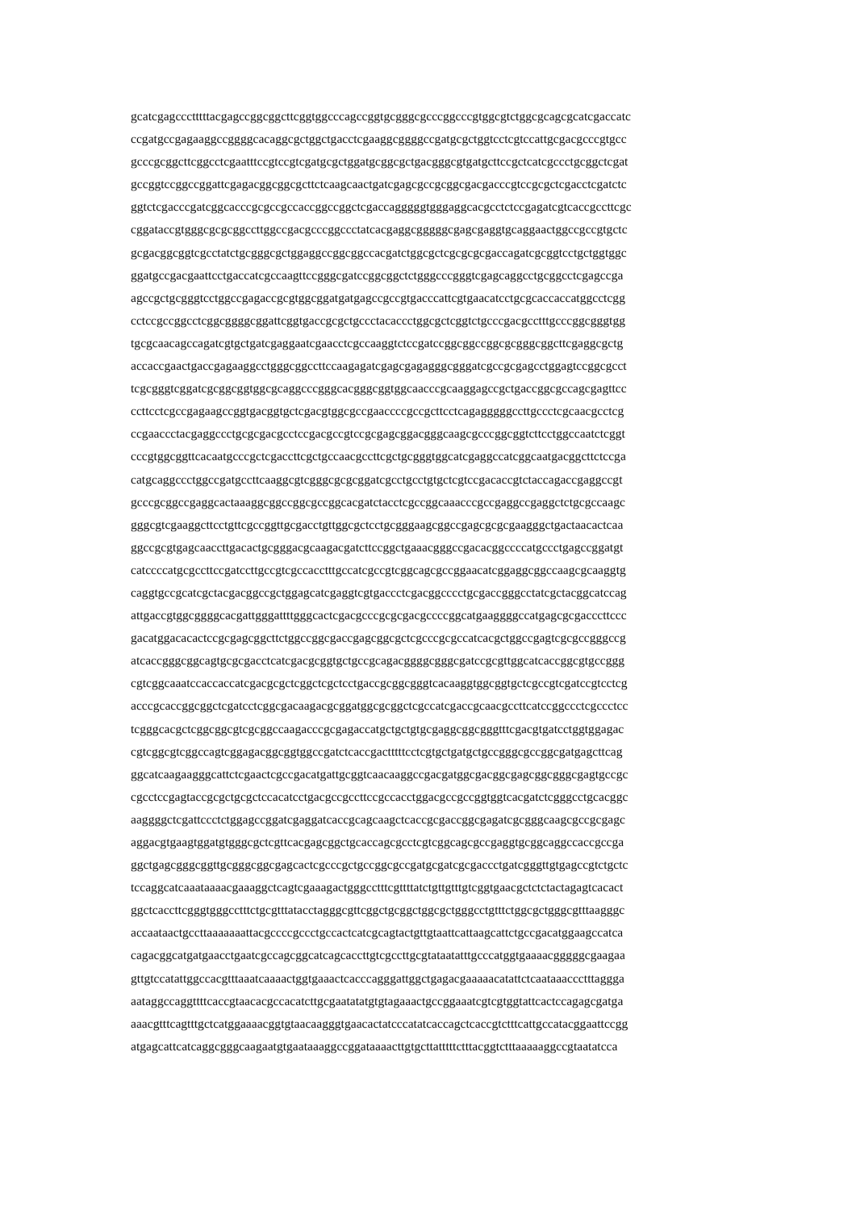gcatcgagccctttttacgagccggcggcttcggtggcccagccggtgcgggcgcccggcccgtggcgtctggcgcagcgcatcgaccatc
ccgatgccgagaaggccggggcacaggcgctggctgacctcgaaggcggggccgatgcgctggtcctcgtccattgcgacgcccgtgcc
gcccgcggcttcggcctcgaatttccgtccgtcgatgcgctggatgcggcgctgacgggcgtgatgcttccgctcatcgccctgcggctcgat
gccggtccggccggattcgagacggcggcgcttctcaagcaactgatcgagcgccgcggcgacgacccgtccgcgctcgacctcgatctc
ggtctcgacccgatcggcacccgcgccgccaccggccggctcgaccagggggtgggaggcacgcctctccgagatcgtcaccgccttcgc
cggataccgtgggcgcgcggccttggccgacgcccggccctatcacgaggcgggggcgagcgaggtgcaggaactggccgccgtgctc
gcgacggcggtcgcctatctgcgggcgctggaggccggcggccacgatctggcgctcgcgcgcgaccagatcgcggtcctgctggtggc
ggatgccgacgaattcctgaccatcgccaagttccgggcgatccggcggctctgggcccgggtcgagcaggcctgcggcctcgagccga
agccgctgcgggtcctggccgagaccgcgtggcggatgatgagccgccgtgacccattcgtgaacatcctgcgcaccaccatggcctcgg
cctccgccggcctcggcggggcggattcggtgaccgcgctgccctacaccctggcgctcggtctgcccgacgcctttgcccggcgggtgg
tgcgcaacagccagatcgtgctgatcgaggaatcgaacctcgccaaggtctccgatccggcggccggcgcgggcggcttcgaggcgctg
accaccgaactgaccgagaaggcctgggcggccttccaagagatcgagcgagagggcgggatcgccgcgagcctggagtccggcgcct
tcgcgggtcggatcgcggcggtggcgcaggcccgggcacgggcggtggcaacccgcaaggagccgctgaccggcgccagcgagttcc
ccttcctcgccgagaagccggtgacggtgctcgacgtggcgccgaaccccgccgcttcctcagagggggccttgccctcgcaacgcctcg
ccgaaccctacgaggccctgcgcgacgcctccgacgccgtccgcgagcggacgggcaagcgcccggcggtcttcctggccaatctcggt
cccgtggcggttcacaatgcccgctcgaccttcgctgccaacgccttcgctgcgggtggcatcgaggccatcggcaatgacggcttctccga
catgcaggccctggccgatgccttcaaggcgtcgggcgcgcggatcgcctgcctgtgctcgtccgacaccgtctaccagaccgaggccgt
gcccgcggccgaggcactaaaggcggccggcgccggcacgatctacctcgccggcaaacccgccgaggccgaggctctgcgccaagc
gggcgtcgaaggcttcctgttcgccggttgcgacctgttggcgctcctgcgggaagcggccgagcgcgcgaagggctgactaacactcaa
ggccgcgtgagcaaccttgacactgcgggacgcaagacgatcttccggctgaaacgggccgacacggccccatgccctgagccggatgt
catccccatgcgccttccgatccttgccgtcgccacctttgccatcgccgtcggcagcgccggaacatcggaggcggccaagcgcaaggtg
caggtgccgcatcgctacgacggccgctggagcatcgaggtcgtgaccctcgacggcccctgcgaccgggcctatcgctacggcatccag
attgaccgtggcggggcacgattgggattttgggcactcgacgcccgcgcgacgccccggcatgaaggggccatgagcgcgacccttccc
gacatggacacactccgcgagcggcttctggccggcgaccgagcggcgctcgcccgcgccatcacgctggccgagtcgcgccgggccg
atcaccgggcggcagtgcgcgacctcatcgacgcggtgctgccgcagacggggcgggcgatccgcgttggcatcaccggcgtgccggg
cgtcggcaaatccaccaccatcgacgcgctcggctcgctcctgaccgcggcgggtcacaaggtggcggtgctcgccgtcgatccgtcctcg
acccgcaccggcggctcgatcctcggcgacaagacgcggatggcgcggctcgccatcgaccgcaacgccttcatccggccctcgccctcc
tcgggcacgctcggcggcgtcgcggccaagacccgcgagaccatgctgctgtgcgaggcggcgggtttcgacgtgatcctggtggagac
cgtcggcgtcggccagtcggagacggcggtggccgatctcaccgactttttcctcgtgctgatgctgccgggcgccggcgatgagcttcag
ggcatcaagaagggcattctcgaactcgccgacatgattgcggtcaacaaggccgacgatggcgacggcgagcggcgggcgagtgccgc
cgcctccgagtaccgcgctgcgctccacatcctgacgccgccttccgccacctggacgccgccggtggtcacgatctcgggcctgcacggc
aaggggctcgattccctctggagccggatcgaggatcaccgcagcaagctcaccgcgaccggcgagatcgcgggcaagcgccgcgagc
aggacgtgaagtggatgtgggcgctcgttcacgagcggctgcaccagcgcctcgtcggcagcgccgaggtgcggcaggccaccgccga
ggctgagcgggcggttgcgggcggcgagcactcgcccgctgccggcgccgatgcgatcgcgaccctgatcgggttgtgagccgtctgctc
tccaggcatcaaataaaacgaaaggctcagtcgaaagactgggcctttcgttttatctgttgtttgtcggtgaacgctctctactagagtcacact
ggctcaccttcgggtgggcctttctgcgtttatacctagggcgttcggctgcggctggcgctgggcctgtttctggcgctgggcgtttaagggc
accaataactgccttaaaaaaattacgccccgccctgccactcatcgcagtactgttgtaattcattaagcattctgccgacatggaagccatca
cagacggcatgatgaacctgaatcgccagcggcatcagcaccttgtcgccttgcgtataatatttgcccatggtgaaaacgggggcgaagaa
gttgtccatattggccacgtttaaatcaaaactggtgaaactcacccagggattggctgagacgaaaaacatattctcaataaaccctttaggga
aataggccaggttttcaccgtaacacgccacatcttgcgaatatatgtgtagaaactgccggaaatcgtcgtggtattcactccagagcgatga
aaacgtttcagtttgctcatggaaaacggtgtaacaagggtgaacactatcccatatcaccagctcaccgtctttcattgccatacggaattccgg
atgagcattcatcaggcgggcaagaatgtgaataaaggccggataaaacttgtgcttatttttctttacggtctttaaaaaggccgtaatatcca